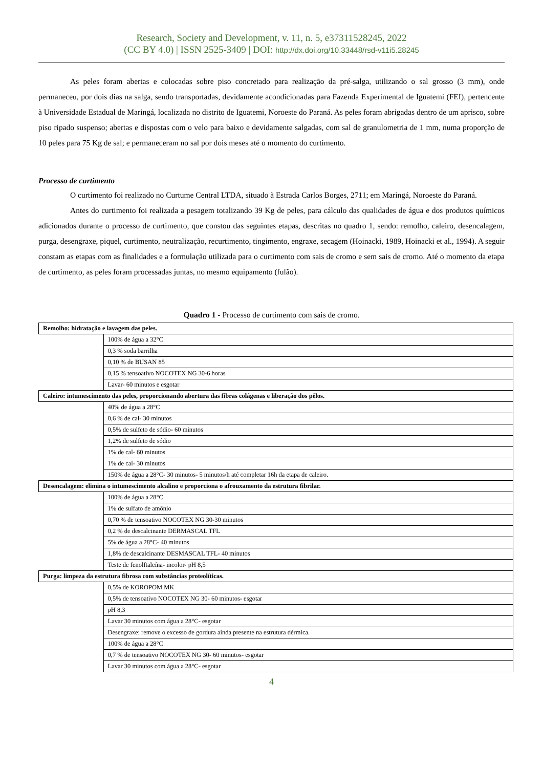Research, Society and Development, v. 11, n. 5, e37311528245, 2022
(CC BY 4.0) | ISSN 2525-3409 | DOI: http://dx.doi.org/10.33448/rsd-v11i5.28245
As peles foram abertas e colocadas sobre piso concretado para realização da pré-salga, utilizando o sal grosso (3 mm), onde permaneceu, por dois dias na salga, sendo transportadas, devidamente acondicionadas para Fazenda Experimental de Iguatemi (FEI), pertencente à Universidade Estadual de Maringá, localizada no distrito de Iguatemi, Noroeste do Paraná. As peles foram abrigadas dentro de um aprisco, sobre piso ripado suspenso; abertas e dispostas com o velo para baixo e devidamente salgadas, com sal de granulometria de 1 mm, numa proporção de 10 peles para 75 Kg de sal; e permaneceram no sal por dois meses até o momento do curtimento.
Processo de curtimento
O curtimento foi realizado no Curtume Central LTDA, situado à Estrada Carlos Borges, 2711; em Maringá, Noroeste do Paraná.
Antes do curtimento foi realizada a pesagem totalizando 39 Kg de peles, para cálculo das qualidades de água e dos produtos químicos adicionados durante o processo de curtimento, que constou das seguintes etapas, descritas no quadro 1, sendo: remolho, caleiro, desencalagem, purga, desengraxe, piquel, curtimento, neutralização, recurtimento, tingimento, engraxe, secagem (Hoinacki, 1989, Hoinacki et al., 1994). A seguir constam as etapas com as finalidades e a formulação utilizada para o curtimento com sais de cromo e sem sais de cromo. Até o momento da etapa de curtimento, as peles foram processadas juntas, no mesmo equipamento (fulão).
Quadro 1 - Processo de curtimento com sais de cromo.
| Remolho: hidratação e lavagem das peles. | |
| | 100% de água a 32°C |
| | 0,3 % soda barrilha |
| | 0,10 % de BUSAN 85 |
| | 0,15 % tensoativo NOCOTEX NG 30-6 horas |
| | Lavar- 60 minutos e esgotar |
| Caleiro: intumescimento das peles, proporcionando abertura das fibras colágenas e liberação dos pêlos. | |
| | 40% de água a 28°C |
| | 0,6 % de cal- 30 minutos |
| | 0,5% de sulfeto de sódio- 60 minutos |
| | 1,2% de sulfeto de sódio |
| | 1% de cal- 60 minutos |
| | 1% de cal- 30 minutos |
| | 150% de água a 28°C- 30 minutos- 5 minutos/h até completar 16h da etapa de caleiro. |
| Desencalagem: elimina o intumescimento alcalino e proporciona o afrouxamento da estrutura fibrilar. | |
| | 100% de água a 28°C |
| | 1% de sulfato de amônio |
| | 0,70 % de tensoativo NOCOTEX NG 30-30 minutos |
| | 0,2 % de descalcinante DERMASCAL TFL |
| | 5% de água a 28°C- 40 minutos |
| | 1,8% de descalcinante DESMASCAL TFL- 40 minutos |
| | Teste de fenolftaleína- incolor- pH 8,5 |
| Purga: limpeza da estrutura fibrosa com substâncias proteolíticas. | |
| | 0,5% de KOROPOM MK |
| | 0,5% de tensoativo NOCOTEX NG 30- 60 minutos- esgotar |
| | pH 8,3 |
| | Lavar 30 minutos com água a 28°C- esgotar |
| | Desengraxe: remove o excesso de gordura ainda presente na estrutura dérmica. |
| | 100% de água a 28°C |
| | 0,7 % de tensoativo NOCOTEX NG 30- 60 minutos- esgotar |
| | Lavar 30 minutos com água a 28°C- esgotar |
4